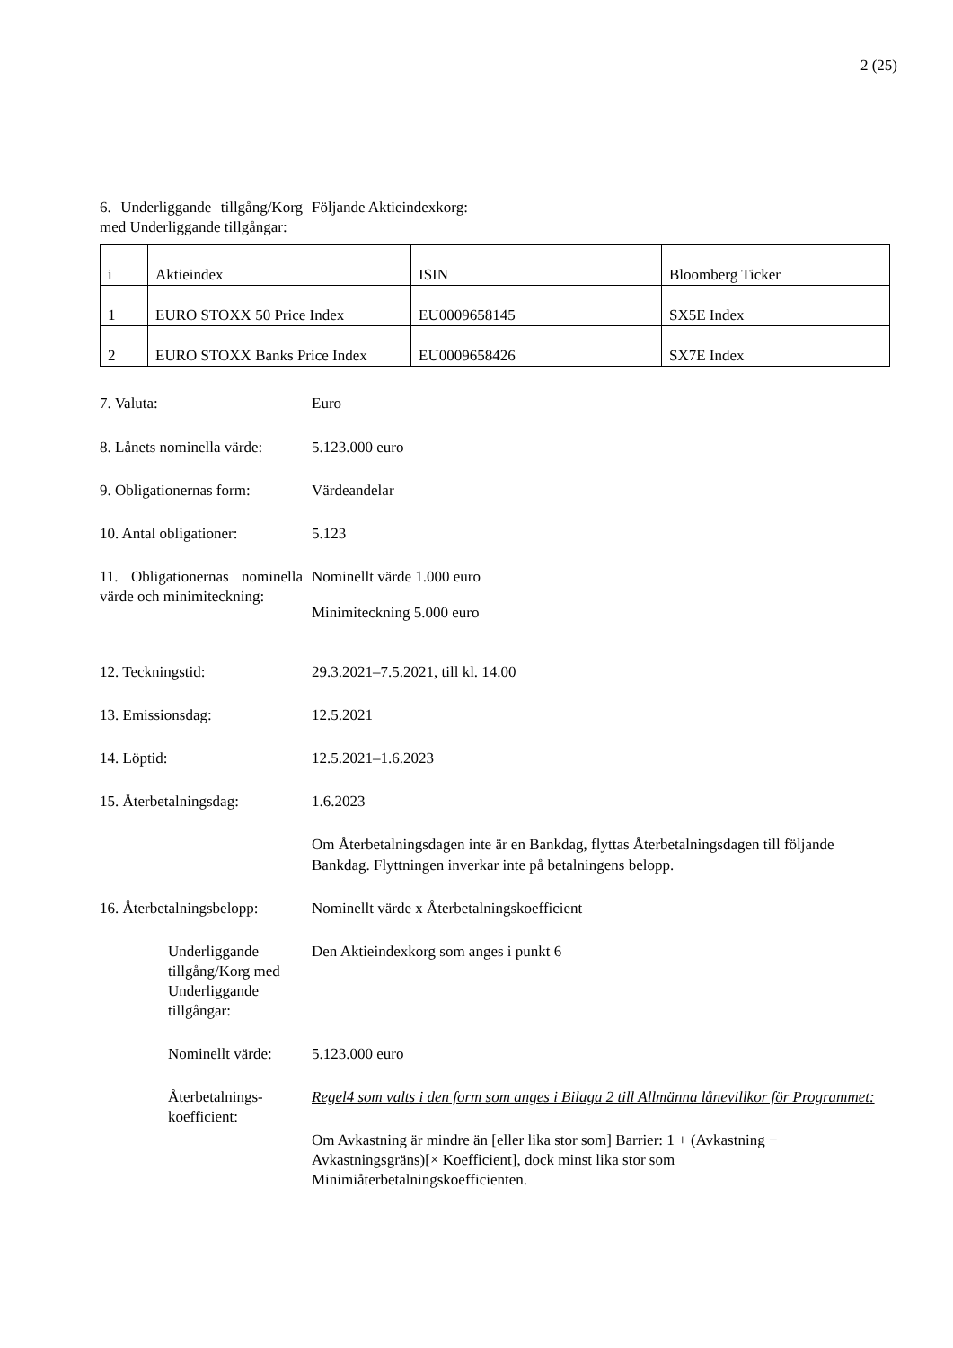2 (25)
6. Underliggande till­gång/Korg med Underlig­gande tillgångar:
Följande Aktieindexkorg:
| i | Aktieindex | ISIN | Bloomberg Ticker |
| 1 | EURO STOXX 50 Price Index | EU0009658145 | SX5E Index |
| 2 | EURO STOXX Banks Price Index | EU0009658426 | SX7E Index |
7. Valuta: Euro
8. Lånets nominella värde:
5.123.000 euro
9. Obligationernas form:
Värdeandelar
10. Antal obligationer: 5.123
11. Obligationernas nomi­nella värde och minimi­teckning:
Nominellt värde 1.000 euro
Minimiteckning 5.000 euro
12. Teckningstid: 29.3.2021–7.5.2021, till kl. 14.00
13. Emissionsdag: 12.5.2021
14. Löptid: 12.5.2021–1.6.2023
15. Återbetalningsdag: 1.6.2023
Om Återbetalningsdagen inte är en Bankdag, flyttas Återbetalningsdagen till föl­jande Bankdag. Flyttningen inverkar inte på betalningens belopp.
16. Återbetalningsbelopp:
Nominellt värde x Återbetalningskoefficient
Underliggande tillgång/Korg med Underlig­gande tillgångar:
Den Aktieindexkorg som anges i punkt 6
Nominellt värde: 5.123.000 euro
Återbetalnings­koefficient:
Regel4 som valts i den form som anges i Bilaga 2 till Allmänna lånevillkor för Programmet:
Om Avkastning är mindre än [eller lika stor som] Barrier: 1 + (Avkastning − Avkastningsgräns)[× Koefficient], dock minst lika stor som Minimiåterbetalningskoefficienten.